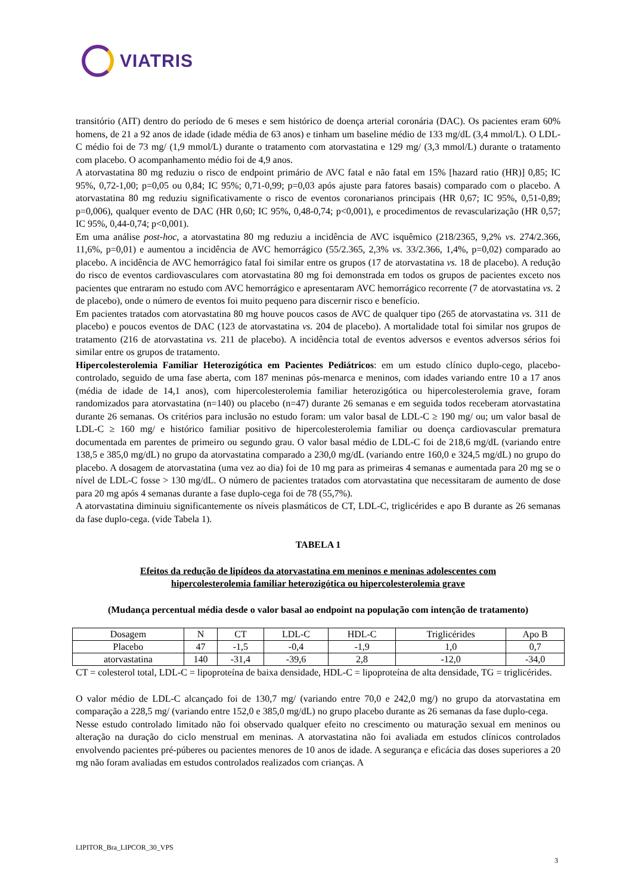VIATRIS
transitório (AIT) dentro do período de 6 meses e sem histórico de doença arterial coronária (DAC). Os pacientes eram 60% homens, de 21 a 92 anos de idade (idade média de 63 anos) e tinham um baseline médio de 133 mg/dL (3,4 mmol/L). O LDL-C médio foi de 73 mg/ (1,9 mmol/L) durante o tratamento com atorvastatina e 129 mg/ (3,3 mmol/L) durante o tratamento com placebo. O acompanhamento médio foi de 4,9 anos.
A atorvastatina 80 mg reduziu o risco de endpoint primário de AVC fatal e não fatal em 15% [hazard ratio (HR)] 0,85; IC 95%, 0,72-1,00; p=0,05 ou 0,84; IC 95%; 0,71-0,99; p=0,03 após ajuste para fatores basais) comparado com o placebo. A atorvastatina 80 mg reduziu significativamente o risco de eventos coronarianos principais (HR 0,67; IC 95%, 0,51-0,89; p=0,006), qualquer evento de DAC (HR 0,60; IC 95%, 0,48-0,74; p<0,001), e procedimentos de revascularização (HR 0,57; IC 95%, 0,44-0,74; p<0,001).
Em uma análise post-hoc, a atorvastatina 80 mg reduziu a incidência de AVC isquêmico (218/2365, 9,2% vs. 274/2.366, 11,6%, p=0,01) e aumentou a incidência de AVC hemorrágico (55/2.365, 2,3% vs. 33/2.366, 1,4%, p=0,02) comparado ao placebo. A incidência de AVC hemorrágico fatal foi similar entre os grupos (17 de atorvastatina vs. 18 de placebo). A redução do risco de eventos cardiovasculares com atorvastatina 80 mg foi demonstrada em todos os grupos de pacientes exceto nos pacientes que entraram no estudo com AVC hemorrágico e apresentaram AVC hemorrágico recorrente (7 de atorvastatina vs. 2 de placebo), onde o número de eventos foi muito pequeno para discernir risco e benefício.
Em pacientes tratados com atorvastatina 80 mg houve poucos casos de AVC de qualquer tipo (265 de atorvastatina vs. 311 de placebo) e poucos eventos de DAC (123 de atorvastatina vs. 204 de placebo). A mortalidade total foi similar nos grupos de tratamento (216 de atorvastatina vs. 211 de placebo). A incidência total de eventos adversos e eventos adversos sérios foi similar entre os grupos de tratamento.
Hipercolesterolemia Familiar Heterozigótica em Pacientes Pediátricos: em um estudo clínico duplo-cego, placebo-controlado, seguido de uma fase aberta, com 187 meninas pós-menarca e meninos, com idades variando entre 10 a 17 anos (média de idade de 14,1 anos), com hipercolesterolemia familiar heterozigótica ou hipercolesterolemia grave, foram randomizados para atorvastatina (n=140) ou placebo (n=47) durante 26 semanas e em seguida todos receberam atorvastatina durante 26 semanas. Os critérios para inclusão no estudo foram: um valor basal de LDL-C ≥ 190 mg/ ou; um valor basal de LDL-C ≥ 160 mg/ e histórico familiar positivo de hipercolesterolemia familiar ou doença cardiovascular prematura documentada em parentes de primeiro ou segundo grau. O valor basal médio de LDL-C foi de 218,6 mg/dL (variando entre 138,5 e 385,0 mg/dL) no grupo da atorvastatina comparado a 230,0 mg/dL (variando entre 160,0 e 324,5 mg/dL) no grupo do placebo. A dosagem de atorvastatina (uma vez ao dia) foi de 10 mg para as primeiras 4 semanas e aumentada para 20 mg se o nível de LDL-C fosse > 130 mg/dL. O número de pacientes tratados com atorvastatina que necessitaram de aumento de dose para 20 mg após 4 semanas durante a fase duplo-cega foi de 78 (55,7%).
A atorvastatina diminuiu significantemente os níveis plasmáticos de CT, LDL-C, triglicérides e apo B durante as 26 semanas da fase duplo-cega. (vide Tabela 1).
TABELA 1
Efeitos da redução de lipídeos da atorvastatina em meninos e meninas adolescentes com
hipercolesterolemia familiar heterozigótica ou hipercolesterolemia grave
(Mudança percentual média desde o valor basal ao endpoint na população com intenção de tratamento)
| Dosagem | N | CT | LDL-C | HDL-C | Triglicérides | Apo B |
| Placebo | 47 | -1,5 | -0,4 | -1,9 | 1,0 | 0,7 |
| atorvastatina | 140 | -31,4 | -39,6 | 2,8 | -12,0 | -34,0 |
CT = colesterol total, LDL-C = lipoproteína de baixa densidade, HDL-C = lipoproteína de alta densidade, TG = triglicérides.
O valor médio de LDL-C alcançado foi de 130,7 mg/ (variando entre 70,0 e 242,0 mg/) no grupo da atorvastatina em comparação a 228,5 mg/ (variando entre 152,0 e 385,0 mg/dL) no grupo placebo durante as 26 semanas da fase duplo-cega.
Nesse estudo controlado limitado não foi observado qualquer efeito no crescimento ou maturação sexual em meninos ou alteração na duração do ciclo menstrual em meninas. A atorvastatina não foi avaliada em estudos clínicos controlados envolvendo pacientes pré-púberes ou pacientes menores de 10 anos de idade. A segurança e eficácia das doses superiores a 20 mg não foram avaliadas em estudos controlados realizados com crianças. A
LIPITOR_Bra_LIPCOR_30_VPS
3